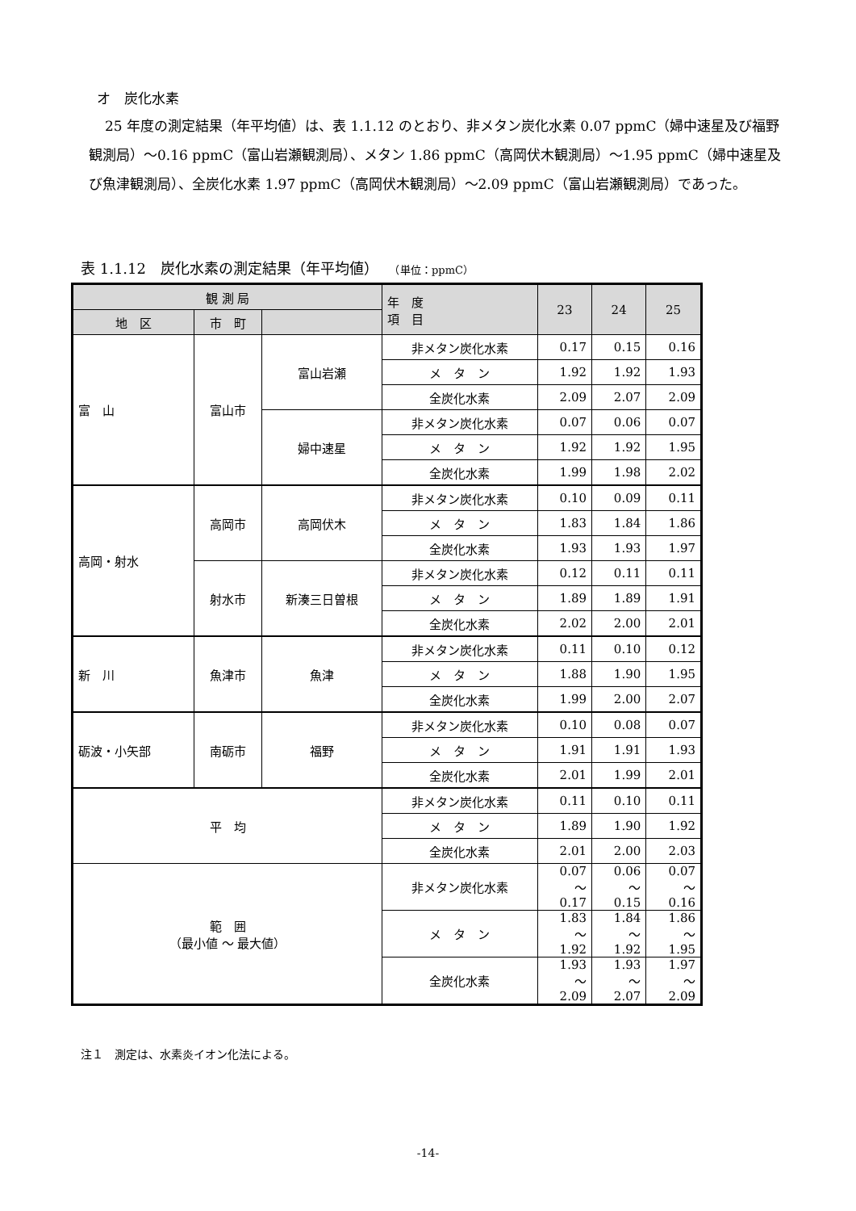オ　炭化水素
25 年度の測定結果（年平均値）は、表 1.1.12 のとおり、非メタン炭化水素 0.07 ppmC（婦中速星及び福野観測局）～0.16 ppmC（富山岩瀬観測局）、メタン 1.86 ppmC（高岡伏木観測局）～1.95 ppmC（婦中速星及び魚津観測局）、全炭化水素 1.97 ppmC（高岡伏木観測局）～2.09 ppmC（富山岩瀬観測局）であった。
表 1.1.12　炭化水素の測定結果（年平均値） （単位：ppmC）
| 観 測 局 | | | 年 度 項 目 | 23 | 24 | 25 |
| --- | --- | --- | --- | --- | --- | --- |
| 地 区 | 市 町 | | | | | |
| 富 山 | 富山市 | 富山岩瀬 | 非メタン炭化水素 | 0.17 | 0.15 | 0.16 |
| | | | メ タ ン | 1.92 | 1.92 | 1.93 |
| | | | 全炭化水素 | 2.09 | 2.07 | 2.09 |
| | | 婦中速星 | 非メタン炭化水素 | 0.07 | 0.06 | 0.07 |
| | | | メ タ ン | 1.92 | 1.92 | 1.95 |
| | | | 全炭化水素 | 1.99 | 1.98 | 2.02 |
| 高岡・射水 | 高岡市 | 高岡伏木 | 非メタン炭化水素 | 0.10 | 0.09 | 0.11 |
| | | | メ タ ン | 1.83 | 1.84 | 1.86 |
| | | | 全炭化水素 | 1.93 | 1.93 | 1.97 |
| | 射水市 | 新湊三日曽根 | 非メタン炭化水素 | 0.12 | 0.11 | 0.11 |
| | | | メ タ ン | 1.89 | 1.89 | 1.91 |
| | | | 全炭化水素 | 2.02 | 2.00 | 2.01 |
| 新 川 | 魚津市 | 魚津 | 非メタン炭化水素 | 0.11 | 0.10 | 0.12 |
| | | | メ タ ン | 1.88 | 1.90 | 1.95 |
| | | | 全炭化水素 | 1.99 | 2.00 | 2.07 |
| 砺波・小矢部 | 南砺市 | 福野 | 非メタン炭化水素 | 0.10 | 0.08 | 0.07 |
| | | | メ タ ン | 1.91 | 1.91 | 1.93 |
| | | | 全炭化水素 | 2.01 | 1.99 | 2.01 |
| 平 均 | | | 非メタン炭化水素 | 0.11 | 0.10 | 0.11 |
| | | | メ タ ン | 1.89 | 1.90 | 1.92 |
| | | | 全炭化水素 | 2.01 | 2.00 | 2.03 |
| 範 囲 （最小値 ～ 最大値） | | | 非メタン炭化水素 | 0.07 ～ 0.17 | 0.06 ～ 0.15 | 0.07 ～ 0.16 |
| | | | メ タ ン | 1.83 ～ 1.92 | 1.84 ～ 1.92 | 1.86 ～ 1.95 |
| | | | 全炭化水素 | 1.93 ～ 2.09 | 1.93 ～ 2.07 | 1.97 ～ 2.09 |
注１　測定は、水素炎イオン化法による。
-14-